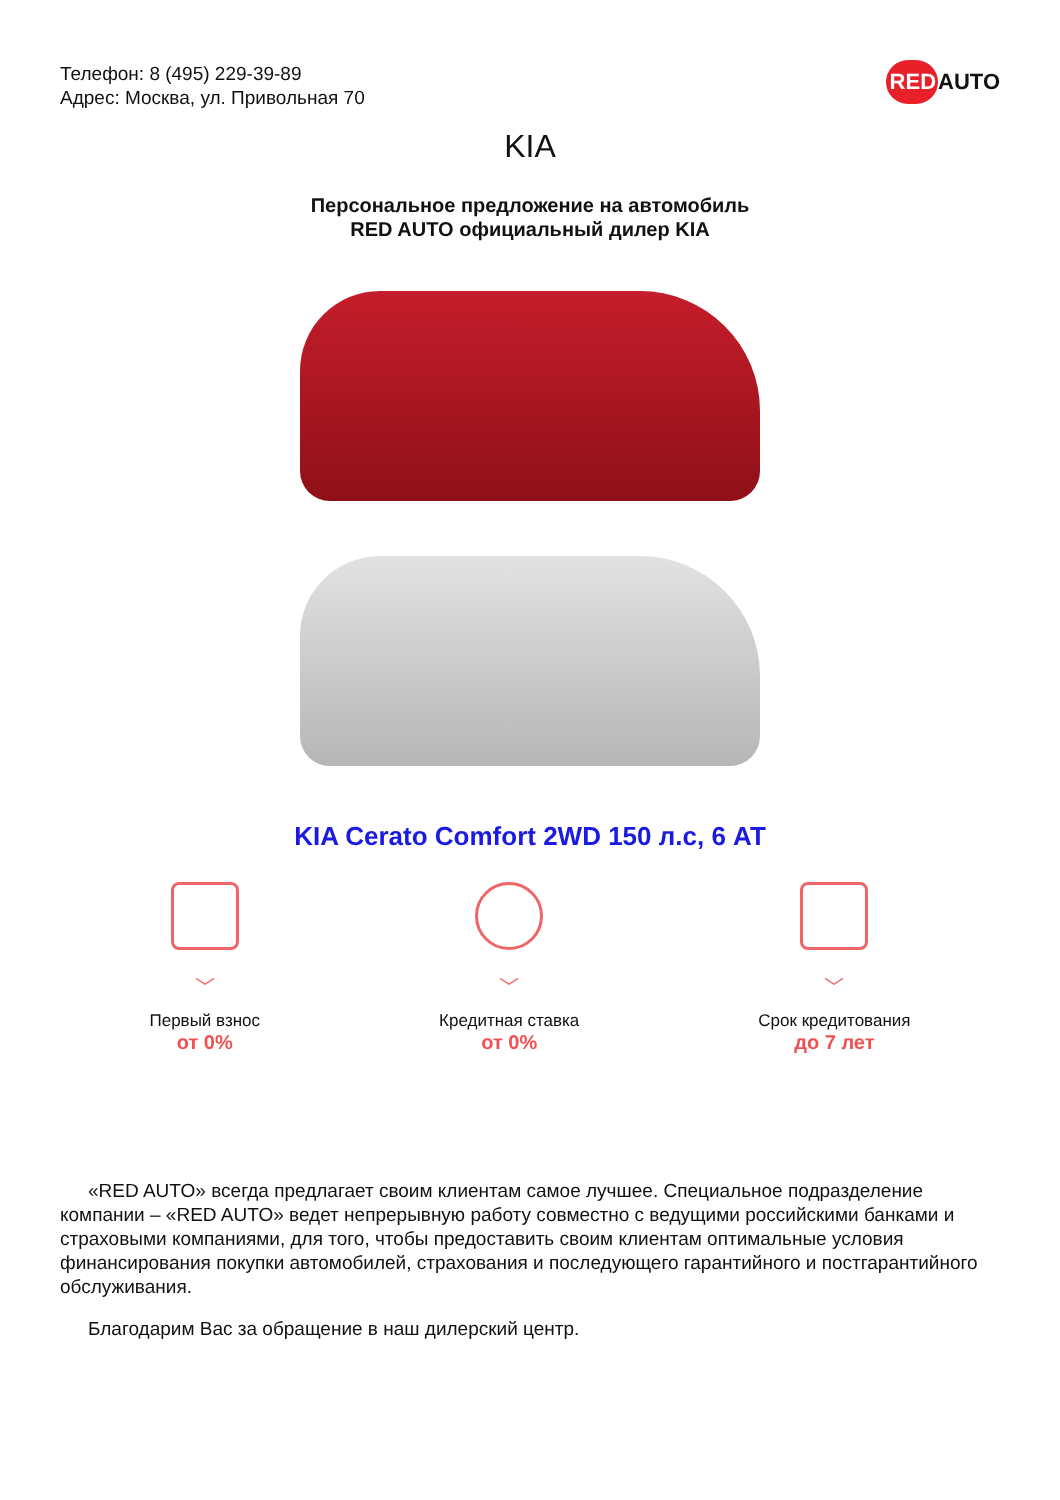Телефон: 8 (495) 229-39-89
Адрес: Москва, ул. Привольная 70
RED AUTO
KIA
Персональное предложение на автомобиль
RED AUTO официальный дилер KIA
KIA Cerato Comfort 2WD 150 л.с, 6 AT
﹀
Первый взнос
от 0%
﹀
Кредитная ставка
от 0%
﹀
Срок кредитования
до 7 лет
«RED AUTO» всегда предлагает своим клиентам самое лучшее. Специальное подразделение компании – «RED AUTO» ведет непрерывную работу совместно с ведущими российскими банками и страховыми компаниями, для того, чтобы предоставить своим клиентам оптимальные условия финансирования покупки автомобилей, страхования и последующего гарантийного и постгарантийного обслуживания.
Благодарим Вас за обращение в наш дилерский центр.